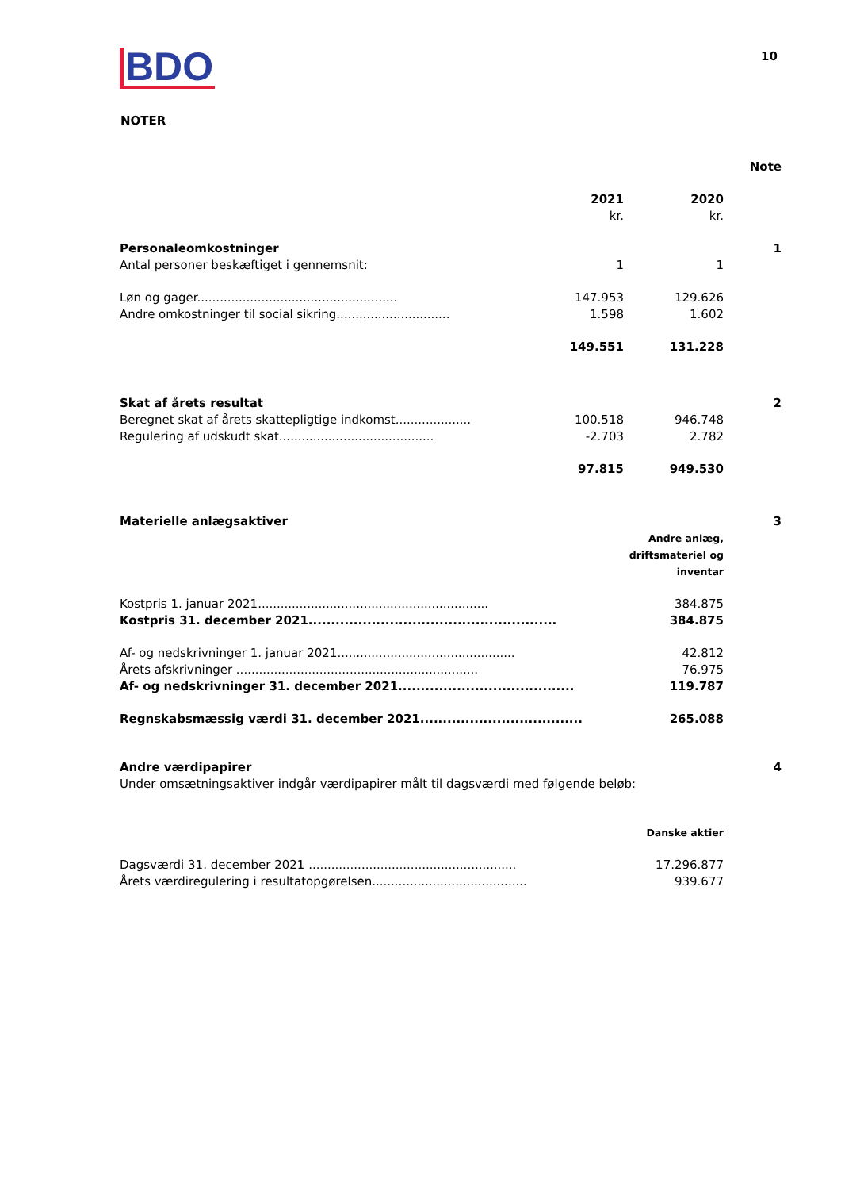BDO 10
NOTER
| | | | Note |
| | 2021 kr. | 2020 kr. | |
| Personaleomkostninger | | | 1 |
| Antal personer beskæftiget i gennemsnit: | 1 | 1 | |
| Løn og gager..................................................... | 147.953 | 129.626 | |
| Andre omkostninger til social sikring.............................. | 1.598 | 1.602 | |
| | 149.551 | 131.228 | |
| Skat af årets resultat | | | 2 |
| Beregnet skat af årets skattepligtige indkomst.................... | 100.518 | 946.748 | |
| Regulering af udskudt skat......................................... | -2.703 | 2.782 | |
| | 97.815 | 949.530 | |
| Materielle anlægsaktiver | | | 3 |
| Andre anlæg, driftsmateriel og inventar | | | |
| Kostpris 1. januar 2021............................................................. | | 384.875 | |
| Kostpris 31. december 2021....................................................... | | 384.875 | |
| Af- og nedskrivninger 1. januar 2021............................................... | | 42.812 | |
| Årets afskrivninger ................................................................ | | 76.975 | |
| Af- og nedskrivninger 31. december 2021....................................... | | 119.787 | |
| Regnskabsmæssig værdi 31. december 2021.................................... | | 265.088 | |
| Andre værdipapirer | | | 4 |
| Under omsætningsaktiver indgår værdipapirer målt til dagsværdi med følgende beløb: | | | |
| Danske aktier | | | |
| Dagsværdi 31. december 2021 ....................................................... | | 17.296.877 | |
| Årets værdiregulering i resultatopgørelsen......................................... | | 939.677 | |